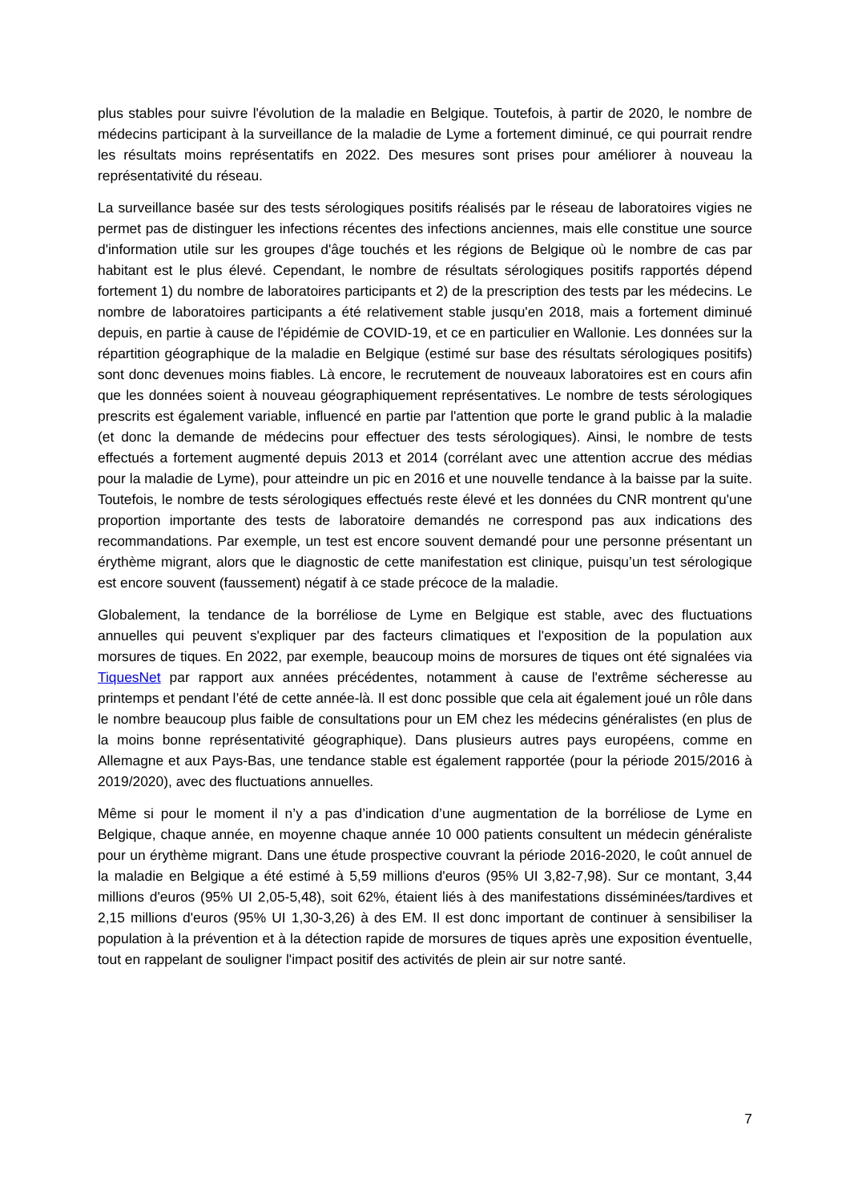plus stables pour suivre l'évolution de la maladie en Belgique. Toutefois, à partir de 2020, le nombre de médecins participant à la surveillance de la maladie de Lyme a fortement diminué, ce qui pourrait rendre les résultats moins représentatifs en 2022. Des mesures sont prises pour améliorer à nouveau la représentativité du réseau.
La surveillance basée sur des tests sérologiques positifs réalisés par le réseau de laboratoires vigies ne permet pas de distinguer les infections récentes des infections anciennes, mais elle constitue une source d'information utile sur les groupes d'âge touchés et les régions de Belgique où le nombre de cas par habitant est le plus élevé. Cependant, le nombre de résultats sérologiques positifs rapportés dépend fortement 1) du nombre de laboratoires participants et 2) de la prescription des tests par les médecins. Le nombre de laboratoires participants a été relativement stable jusqu'en 2018, mais a fortement diminué depuis, en partie à cause de l'épidémie de COVID-19, et ce en particulier en Wallonie. Les données sur la répartition géographique de la maladie en Belgique (estimé sur base des résultats sérologiques positifs) sont donc devenues moins fiables. Là encore, le recrutement de nouveaux laboratoires est en cours afin que les données soient à nouveau géographiquement représentatives. Le nombre de tests sérologiques prescrits est également variable, influencé en partie par l'attention que porte le grand public à la maladie (et donc la demande de médecins pour effectuer des tests sérologiques). Ainsi, le nombre de tests effectués a fortement augmenté depuis 2013 et 2014 (corrélant avec une attention accrue des médias pour la maladie de Lyme), pour atteindre un pic en 2016 et une nouvelle tendance à la baisse par la suite. Toutefois, le nombre de tests sérologiques effectués reste élevé et les données du CNR montrent qu'une proportion importante des tests de laboratoire demandés ne correspond pas aux indications des recommandations. Par exemple, un test est encore souvent demandé pour une personne présentant un érythème migrant, alors que le diagnostic de cette manifestation est clinique, puisqu’un test sérologique est encore souvent (faussement) négatif à ce stade précoce de la maladie.
Globalement, la tendance de la borréliose de Lyme en Belgique est stable, avec des fluctuations annuelles qui peuvent s'expliquer par des facteurs climatiques et l'exposition de la population aux morsures de tiques. En 2022, par exemple, beaucoup moins de morsures de tiques ont été signalées via TiquesNet par rapport aux années précédentes, notamment à cause de l'extrême sécheresse au printemps et pendant l’été de cette année-là. Il est donc possible que cela ait également joué un rôle dans le nombre beaucoup plus faible de consultations pour un EM chez les médecins généralistes (en plus de la moins bonne représentativité géographique). Dans plusieurs autres pays européens, comme en Allemagne et aux Pays-Bas, une tendance stable est également rapportée (pour la période 2015/2016 à 2019/2020), avec des fluctuations annuelles.
Même si pour le moment il n’y a pas d’indication d’une augmentation de la borréliose de Lyme en Belgique, chaque année, en moyenne chaque année 10 000 patients consultent un médecin généraliste pour un érythème migrant. Dans une étude prospective couvrant la période 2016-2020, le coût annuel de la maladie en Belgique a été estimé à 5,59 millions d'euros (95% UI 3,82-7,98). Sur ce montant, 3,44 millions d'euros (95% UI 2,05-5,48), soit 62%, étaient liés à des manifestations disséminées/tardives et 2,15 millions d'euros (95% UI 1,30-3,26) à des EM. Il est donc important de continuer à sensibiliser la population à la prévention et à la détection rapide de morsures de tiques après une exposition éventuelle, tout en rappelant de souligner l'impact positif des activités de plein air sur notre santé.
7